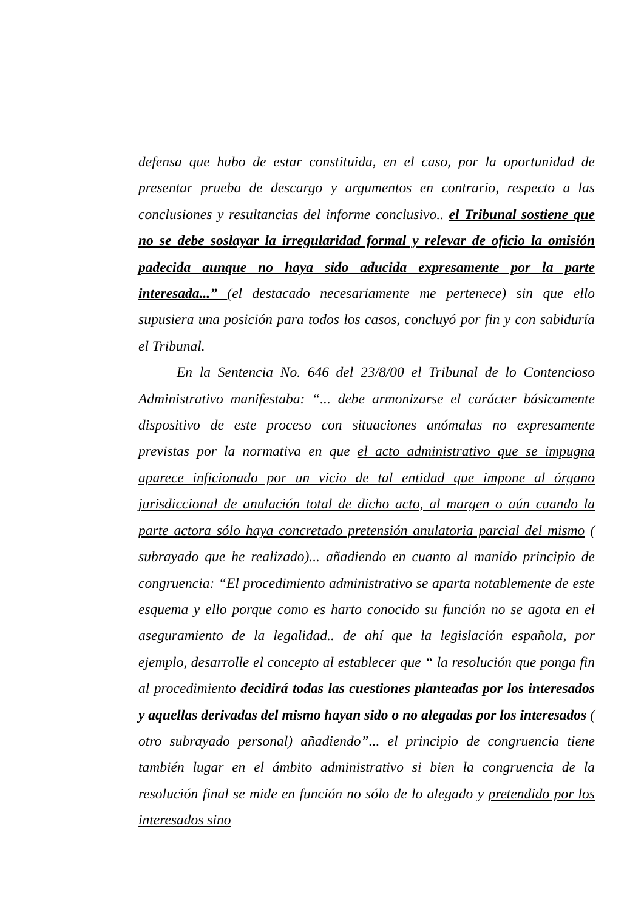defensa que hubo de estar constituida, en el caso, por la oportunidad de presentar prueba de descargo y argumentos en contrario, respecto a las conclusiones y resultancias del informe conclusivo.. el Tribunal sostiene que no se debe soslayar la irregularidad formal y relevar de oficio la omisión padecida aunque no haya sido aducida expresamente por la parte interesada...” (el destacado necesariamente me pertenece) sin que ello supusiera una posición para todos los casos, concluyó por fin y con sabiduría el Tribunal.
En la Sentencia No. 646 del 23/8/00 el Tribunal de lo Contencioso Administrativo manifestaba: “... debe armonizarse el carácter básicamente dispositivo de este proceso con situaciones anómalas no expresamente previstas por la normativa en que el acto administrativo que se impugna aparece inficionado por un vicio de tal entidad que impone al órgano jurisdiccional de anulación total de dicho acto, al margen o aún cuando la parte actora sólo haya concretado pretensión anulatoria parcial del mismo ( subrayado que he realizado)... añadiendo en cuanto al manido principio de congruencia: “El procedimiento administrativo se aparta notablemente de este esquema y ello porque como es harto conocido su función no se agota en el aseguramiento de la legalidad.. de ahí que la legislación española, por ejemplo, desarrolle el concepto al establecer que “ la resolución que ponga fin al procedimiento decidirá todas las cuestiones planteadas por los interesados y aquellas derivadas del mismo hayan sido o no alegadas por los interesados ( otro subrayado personal) añadiendo”... el principio de congruencia tiene también lugar en el ámbito administrativo si bien la congruencia de la resolución final se mide en función no sólo de lo alegado y pretendido por los interesados sino